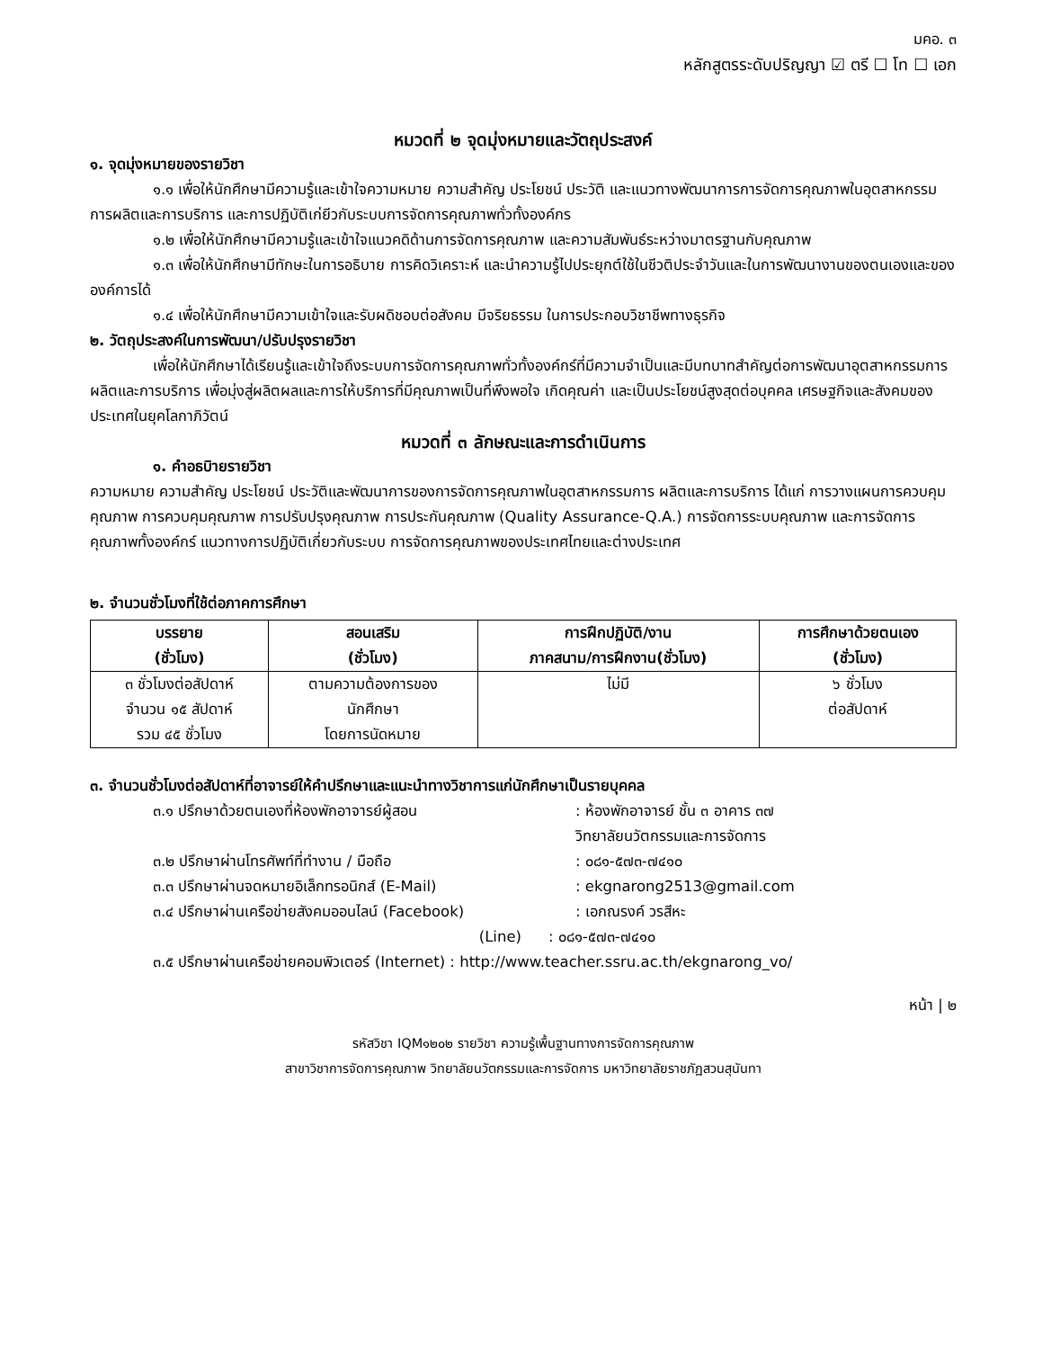มคอ. ๓
หลักสูตรระดับปริญญา ☑ ตรี ☐ โท ☐ เอก
หมวดที่ ๒ จุดมุ่งหมายและวัตถุประสงค์
๑. จุดมุ่งหมายของรายวิชา
๑.๑ เพื่อให้นักศึกษามีความรู้และเข้าใจความหมาย ความสำคัญ ประโยชน์ ประวัติ และแนวทางพัฒนาการการจัดการคุณภาพในอุตสาหกรรมการผลิตและการบริการ และการปฏิบัติเก่ยีวกับระบบการจัดการคุณภาพทั่วทั้งองค์กร
๑.๒ เพื่อให้นักศึกษามีความรู้และเข้าใจแนวคดิด้านการจัดการคุณภาพ และความสัมพันธ์ระหว่างมาตรฐานกับคุณภาพ
๑.๓ เพื่อให้นักศึกษามีทักษะในการอธิบาย การคิดวิเคราะห์ และนำความรู้ไปประยุกต์ใช้ในชีวติประจำวันและในการพัฒนางานของตนเองและขององค์การได้
๑.๔ เพื่อให้นักศึกษามีความเข้าใจและรับผดิชอบต่อสังคม มีจริยธรรม ในการประกอบวิชาชีพทางธุรกิจ
๒. วัตถุประสงค์ในการพัฒนา/ปรับปรุงรายวิชา
เพื่อให้นักศึกษาได้เรียนรู้และเข้าใจถึงระบบการจัดการคุณภาพทั่วทั้งองค์กร์ที่มีความจำเป็นและมีบทบาทสำคัญต่อการพัฒนาอุตสาหกรรมการผลิตและการบริการ เพื่อมุ่งสู่ผลิตผลและการให้บริการที่มีคุณภาพเป็นที่พึงพอใจ เกิดคุณค่า และเป็นประโยชน์สูงสุดต่อบุคคล เศรษฐกิจและสังคมของประเทศในยุคโลกาภิวัตน์
หมวดที่ ๓ ลักษณะและการดำเนินการ
๑. คำอธบิายรายวิชา
ความหมาย ความสำคัญ ประโยชน์ ประวัติและพัฒนาการของการจัดการคุณภาพในอุตสาหกรรมการ ผลิตและการบริการ ได้แก่ การวางแผนการควบคุมคุณภาพ การควบคุมคุณภาพ การปรับปรุงคุณภาพ การประกันคุณภาพ (Quality Assurance-Q.A.) การจัดการระบบคุณภาพ และการจัดการคุณภาพทั้งองค์กร์ แนวทางการปฏิบัติเกี่ยวกับระบบ การจัดการคุณภาพของประเทศไทยและต่างประเทศ
๒. จำนวนชั่วโมงที่ใช้ต่อภาคการศึกษา
| บรรยาย (ชั่วโมง) | สอนเสริม (ชั่วโมง) | การฝึกปฏิบัติ/งาน ภาคสนาม/การฝึกงาน(ชั่วโมง) | การศึกษาด้วยตนเอง (ชั่วโมง) |
| --- | --- | --- | --- |
| ๓ ชั่วโมงต่อสัปดาห์ จำนวน ๑๕ สัปดาห์ รวม ๔๕ ชั่วโมง | ตามความต้องการของ นักศึกษา โดยการนัดหมาย | ไม่มี | ๖ ชั่วโมง ต่อสัปดาห์ |
๓. จำนวนชั่วโมงต่อสัปดาห์ที่อาจารย์ให้คำปรึกษาและแนะนำทางวิชาการแก่นักศึกษาเป็นรายบุคคล
๓.๑ ปรึกษาด้วยตนเองที่ห้องพักอาจารย์ผู้สอน : ห้องพักอาจารย์ ชั้น ๓ อาคาร ๓๗
วิทยาลัยนวัตกรรมและการจัดการ
๓.๒ ปรึกษาผ่านโทรศัพท์ที่ทำงาน / มือถือ : ๐๘๑-๕๗๓-๗๔๑๐
๓.๓ ปรึกษาผ่านจดหมายอิเล็กทรอนิกส์ (E-Mail) : ekgnarong2513@gmail.com
๓.๔ ปรึกษาผ่านเครือข่ายสังคมออนไลน์ (Facebook) : เอกณรงค์ วรสีหะ
(Line) : ๐๘๑-๕๗๓-๗๔๑๐
๓.๕ ปรึกษาผ่านเครือข่ายคอมพิวเตอร์ (Internet) : http://www.teacher.ssru.ac.th/ekgnarong_vo/
หน้า | ๒
รหัสวิชา IQM๑๒๐๒ รายวิชา ความรู้เพื้นฐานทางการจัดการคุณภาพ
สาขาวิชาการจัดการคุณภาพ วิทยาลัยนวัตกรรมและการจัดการ มหาวิทยาลัยราชภัฏสวนสุนันทา